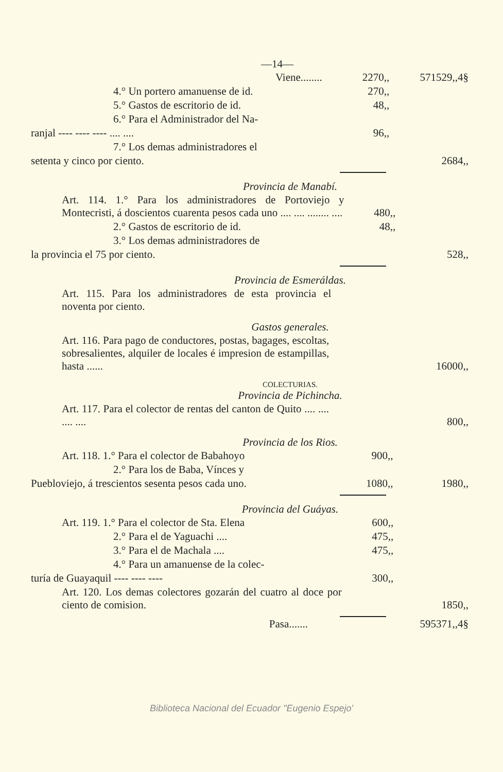—14—
| Viene........ | 2270,, | 571529,,4§ |
| 4.° Un portero amanuense de id. | 270,, | |
| 5.° Gastos de escritorio de id. | 48,, | |
| 6.° Para el Administrador del Na- | | |
| ranjal ---- ---- ---- .... .... | 96,, | |
| 7.° Los demas administradores el | | |
| setenta y cinco por ciento. | | 2684,, |
Provincia de Manabí.
| Art. 114. 1.° Para los administradores de Portoviejo y Montecristi, á doscientos cuarenta pesos cada uno .... .... ........ .... | 480,, | |
| 2.° Gastos de escritorio de id. | 48,, | |
| 3.° Los demas administradores de | | |
| la provincia el 75 por ciento. | | 528,, |
Provincia de Esmeráldas.
| Art. 115. Para los administradores de esta provincia el noventa por ciento. | | |
Gastos generales.
| Art. 116. Para pago de conductores, postas, bagages, escoltas, sobresalientes, alquiler de locales é impresion de estampillas, hasta ...... | | 16000,, |
COLECTURIAS.
Provincia de Pichincha.
| Art. 117. Para el colector de rentas del canton de Quito .... .... .... .... | | 800,, |
Provincia de los Rios.
| Art. 118. 1.° Para el colector de Babahoyo | 900,, | |
| 2.° Para los de Baba, Vínces y | | |
| Puebloviejo, á trescientos sesenta pesos cada uno. | 1080,, | 1980,, |
Provincia del Guáyas.
| Art. 119. 1.° Para el colector de Sta. Elena | 600,, | |
| 2.° Para el de Yaguachi .... | 475,, | |
| 3.° Para el de Machala .... | 475,, | |
| 4.° Para un amanuense de la colec- | | |
| turía de Guayaquil ---- ---- ---- | 300,, | |
| Art. 120. Los demas colectores gozarán del cuatro al doce por ciento de comision. | | 1850,, |
| Pasa....... | | 595371,,4§ |
Biblioteca Nacional del Ecuador "Eugenio Espejo'